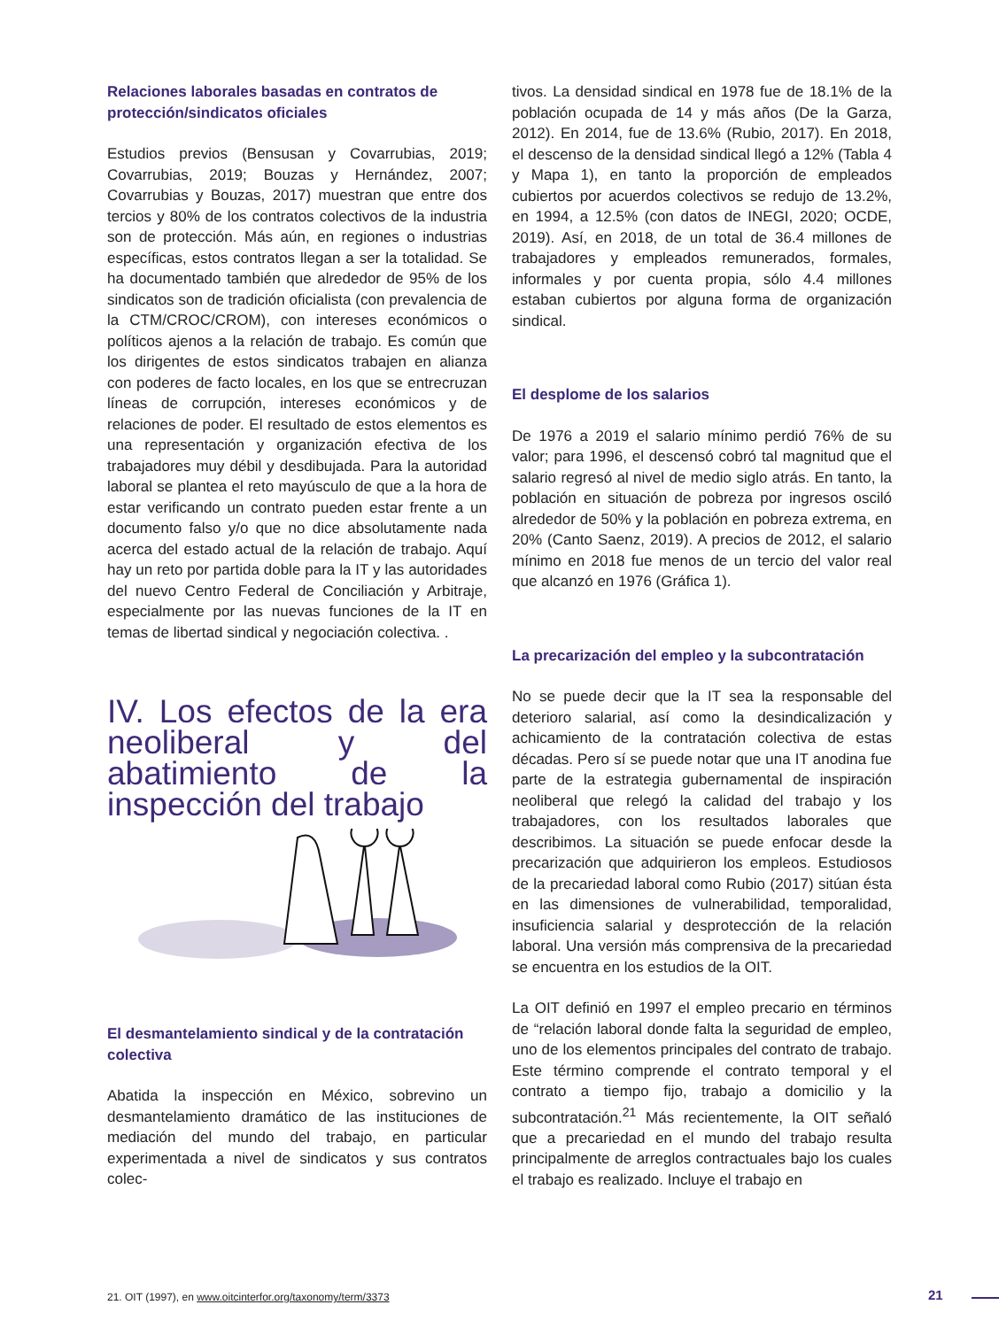Relaciones laborales basadas en contratos de protección/sindicatos oficiales
Estudios previos (Bensusan y Covarrubias, 2019; Covarrubias, 2019; Bouzas y Hernández, 2007; Covarrubias y Bouzas, 2017) muestran que entre dos tercios y 80% de los contratos colectivos de la industria son de protección. Más aún, en regiones o industrias específicas, estos contratos llegan a ser la totalidad. Se ha documentado también que alrededor de 95% de los sindicatos son de tradición oficialista (con prevalencia de la CTM/CROC/CROM), con intereses económicos o políticos ajenos a la relación de trabajo. Es común que los dirigentes de estos sindicatos trabajen en alianza con poderes de facto locales, en los que se entrecruzan líneas de corrupción, intereses económicos y de relaciones de poder. El resultado de estos elementos es una representación y organización efectiva de los trabajadores muy débil y desdibujada. Para la autoridad laboral se plantea el reto mayúsculo de que a la hora de estar verificando un contrato pueden estar frente a un documento falso y/o que no dice absolutamente nada acerca del estado actual de la relación de trabajo. Aquí hay un reto por partida doble para la IT y las autoridades del nuevo Centro Federal de Conciliación y Arbitraje, especialmente por las nuevas funciones de la IT en temas de libertad sindical y negociación colectiva. .
IV. Los efectos de la era neoliberal y del abatimiento de la inspección del trabajo
El desmantelamiento sindical y de la contratación colectiva
Abatida la inspección en México, sobrevino un desmantelamiento dramático de las instituciones de mediación del mundo del trabajo, en particular experimentada a nivel de sindicatos y sus contratos colec-
tivos. La densidad sindical en 1978 fue de 18.1% de la población ocupada de 14 y más años (De la Garza, 2012). En 2014, fue de 13.6% (Rubio, 2017). En 2018, el descenso de la densidad sindical llegó a 12% (Tabla 4 y Mapa 1), en tanto la proporción de empleados cubiertos por acuerdos colectivos se redujo de 13.2%, en 1994, a 12.5% (con datos de INEGI, 2020; OCDE, 2019). Así, en 2018, de un total de 36.4 millones de trabajadores y empleados remunerados, formales, informales y por cuenta propia, sólo 4.4 millones estaban cubiertos por alguna forma de organización sindical.
El desplome de los salarios
De 1976 a 2019 el salario mínimo perdió 76% de su valor; para 1996, el descensó cobró tal magnitud que el salario regresó al nivel de medio siglo atrás. En tanto, la población en situación de pobreza por ingresos osciló alrededor de 50% y la población en pobreza extrema, en 20% (Canto Saenz, 2019). A precios de 2012, el salario mínimo en 2018 fue menos de un tercio del valor real que alcanzó en 1976 (Gráfica 1).
La precarización del empleo y la subcontratación
No se puede decir que la IT sea la responsable del deterioro salarial, así como la desindicalización y achicamiento de la contratación colectiva de estas décadas. Pero sí se puede notar que una IT anodina fue parte de la estrategia gubernamental de inspiración neoliberal que relegó la calidad del trabajo y los trabajadores, con los resultados laborales que describimos. La situación se puede enfocar desde la precarización que adquirieron los empleos. Estudiosos de la precariedad laboral como Rubio (2017) sitúan ésta en las dimensiones de vulnerabilidad, temporalidad, insuficiencia salarial y desprotección de la relación laboral. Una versión más comprensiva de la precariedad se encuentra en los estudios de la OIT.
La OIT definió en 1997 el empleo precario en términos de “relación laboral donde falta la seguridad de empleo, uno de los elementos principales del contrato de trabajo. Este término comprende el contrato temporal y el contrato a tiempo fijo, trabajo a domicilio y la subcontratación.<sup>21</sup> Más recientemente, la OIT señaló que a precariedad en el mundo del trabajo resulta principalmente de arreglos contractuales bajo los cuales el trabajo es realizado. Incluye el trabajo en
21. OIT (1997), en www.oitcinterfor.org/taxonomy/term/3373
21